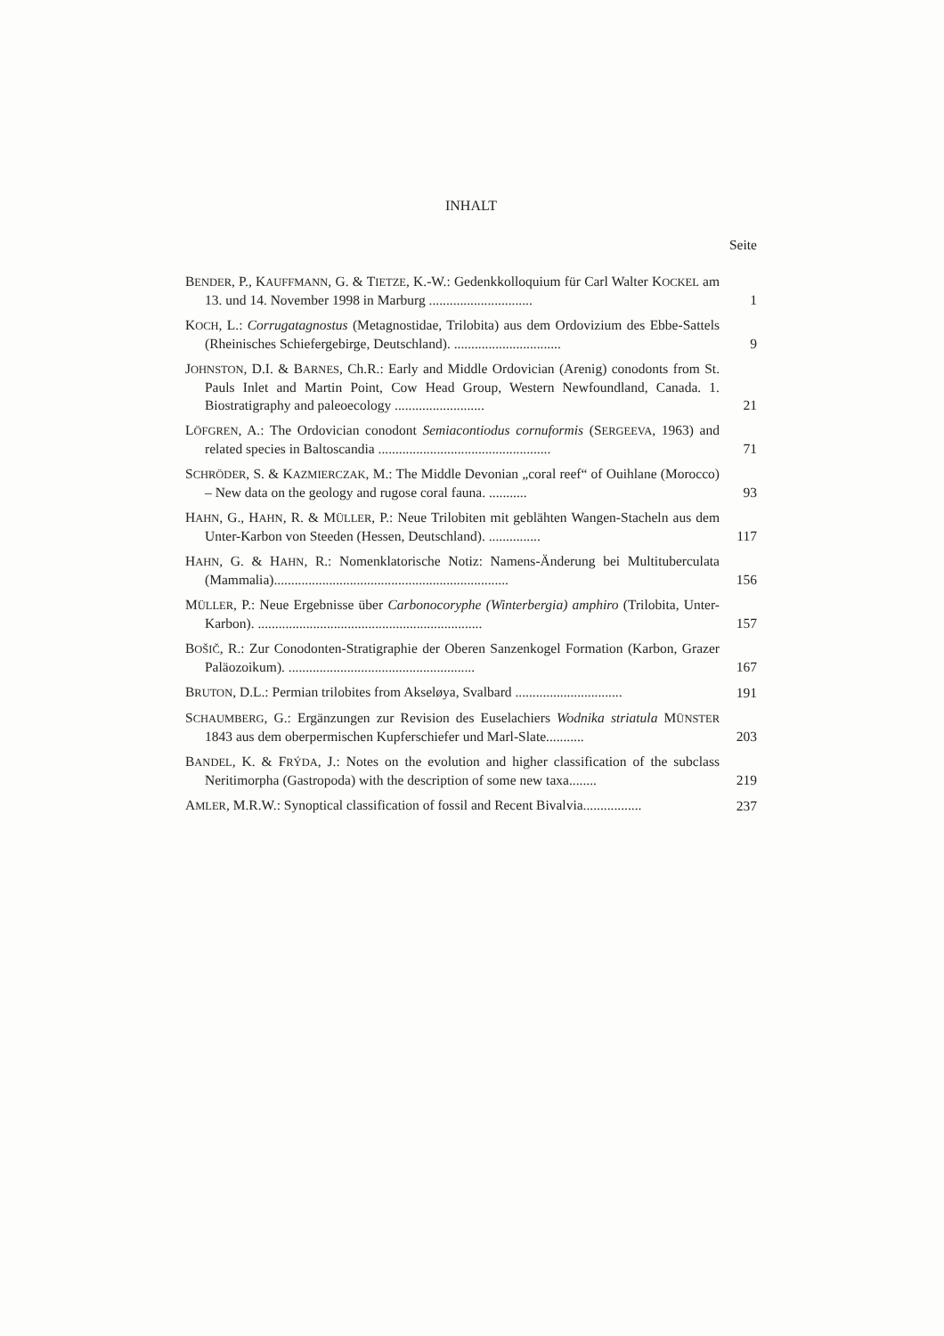INHALT
Seite
BENDER, P., KAUFFMANN, G. & TIETZE, K.-W.: Gedenkkolloquium für Carl Walter KOCKEL am 13. und 14. November 1998 in Marburg ..............................
1
KOCH, L.: Corrugatagnostus (Metagnostidae, Trilobita) aus dem Ordovizium des Ebbe-Sattels (Rheinisches Schiefergebirge, Deutschland). ...............................
9
JOHNSTON, D.I. & BARNES, Ch.R.: Early and Middle Ordovician (Arenig) conodonts from St. Pauls Inlet and Martin Point, Cow Head Group, Western Newfoundland, Canada. 1. Biostratigraphy and paleoecology ..........................
21
LÖFGREN, A.: The Ordovician conodont Semiacontiodus cornuformis (SERGEEVA, 1963) and related species in Baltoscandia ..................................................
71
SCHRÖDER, S. & KAZMIERCZAK, M.: The Middle Devonian „coral reef“ of Ouihlane (Morocco) – New data on the geology and rugose coral fauna. ...........
93
HAHN, G., HAHN, R. & MÜLLER, P.: Neue Trilobiten mit geblähten Wangen-Stacheln aus dem Unter-Karbon von Steeden (Hessen, Deutschland). ...............
117
HAHN, G. & HAHN, R.: Nomenklatorische Notiz: Namens-Änderung bei Multituberculata (Mammalia)....................................................................
156
MÜLLER, P.: Neue Ergebnisse über Carbonocoryphe (Winterbergia) amphiro (Trilobita, Unter-Karbon). .................................................................
157
BOŠIČ, R.: Zur Conodonten-Stratigraphie der Oberen Sanzenkogel Formation (Karbon, Grazer Paläozoikum). ......................................................
167
BRUTON, D.L.: Permian trilobites from Akseløya, Svalbard ...............................
191
SCHAUMBERG, G.: Ergänzungen zur Revision des Euselachiers Wodnika striatula MÜNSTER 1843 aus dem oberpermischen Kupferschiefer und Marl-Slate...........
203
BANDEL, K. & FRÝDA, J.: Notes on the evolution and higher classification of the subclass Neritimorpha (Gastropoda) with the description of some new taxa........
219
AMLER, M.R.W.: Synoptical classification of fossil and Recent Bivalvia.................
237